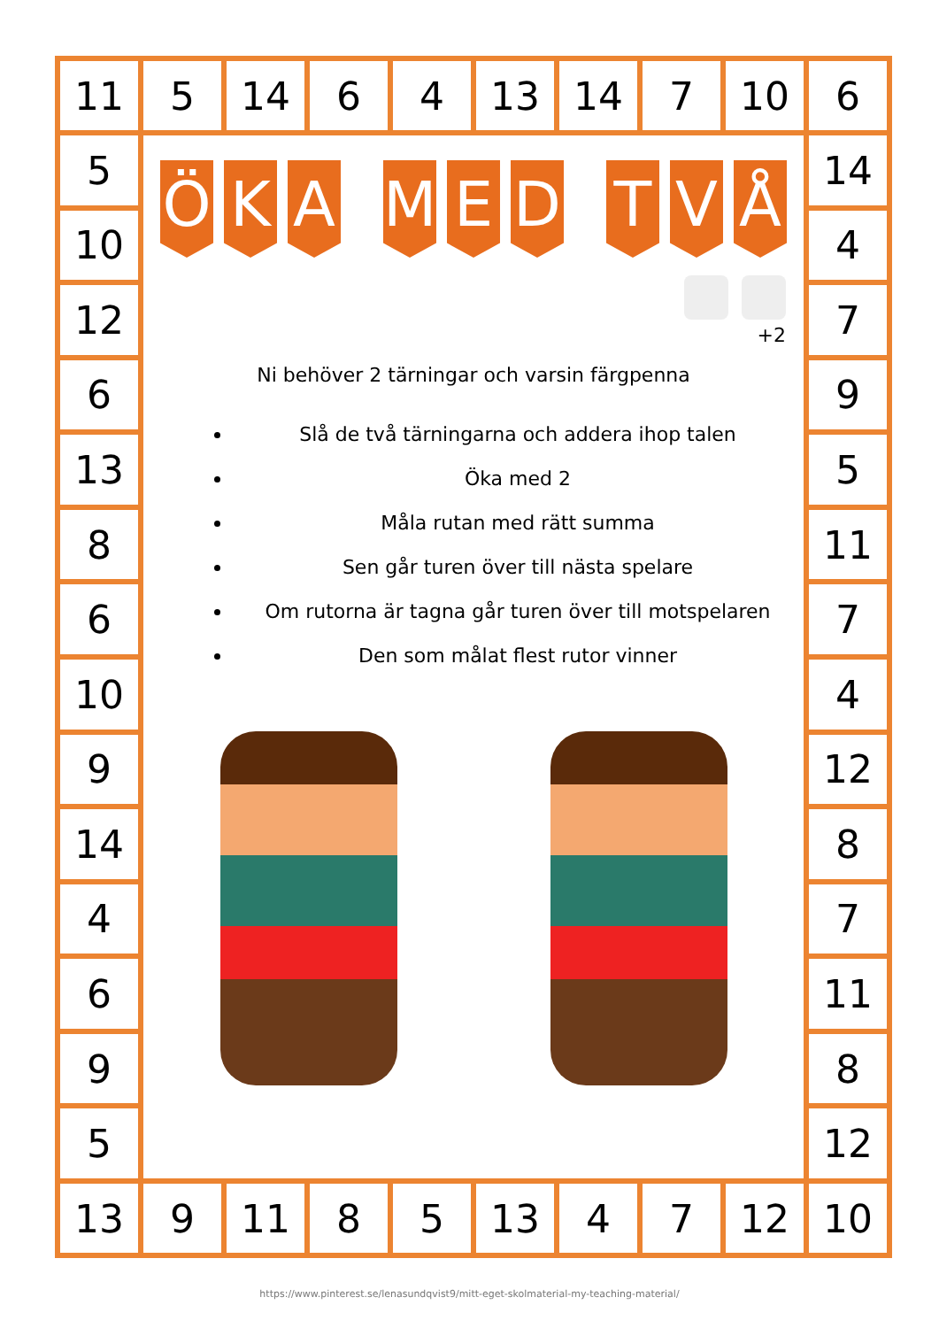| 11 | 5 | 14 | 6 | 4 | 13 | 14 | 7 | 10 | 6 |
| 5 | Ö K A M E D T V Å +2 Ni behöver 2 tärningar och varsin färgpenna Slå de två tärningarna och addera ihop talen Öka med 2 Måla rutan med rätt summa Sen går turen över till nästa spelare Om rutorna är tagna går turen över till motspelaren Den som målat flest rutor vinner | | | | | | | | 14 |
| 10 | | | | | | | | | 4 |
| 12 | | | | | | | | | 7 |
| 6 | | | | | | | | | 9 |
| 13 | | | | | | | | | 5 |
| 8 | | | | | | | | | 11 |
| 6 | | | | | | | | | 7 |
| 10 | | | | | | | | | 4 |
| 9 | | | | | | | | | 12 |
| 14 | | | | | | | | | 8 |
| 4 | | | | | | | | | 7 |
| 6 | | | | | | | | | 11 |
| 9 | | | | | | | | | 8 |
| 5 | | | | | | | | | 12 |
| 13 | 9 | 11 | 8 | 5 | 13 | 4 | 7 | 12 | 10 |
https://www.pinterest.se/lenasundqvist9/mitt-eget-skolmaterial-my-teaching-material/